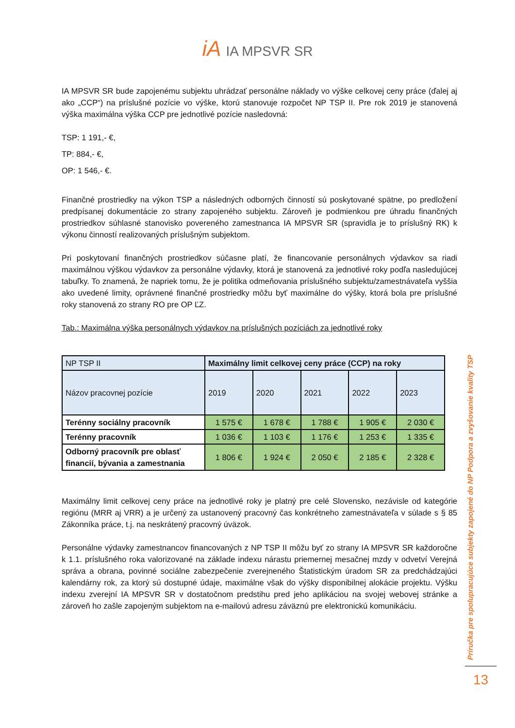iA IA MPSVR SR
IA MPSVR SR bude zapojenému subjektu uhrádzať personálne náklady vo výške celkovej ceny práce (ďalej aj ako „CCP“) na príslušné pozície vo výške, ktorú stanovuje rozpočet NP TSP II. Pre rok 2019 je stanovená výška maximálna výška CCP pre jednotlivé pozície nasledovná:
TSP: 1 191,- €,
TP: 884,- €,
OP: 1 546,- €.
Finančné prostriedky na výkon TSP a následných odborných činností sú poskytované spätne, po predložení predpísanej dokumentácie zo strany zapojeného subjektu. Zároveň je podmienkou pre úhradu finančných prostriedkov súhlasné stanovisko povereného zamestnanca IA MPSVR SR (spravidla je to príslušný RK) k výkonu činností realizovaných príslušným subjektom.
Pri poskytovaní finančných prostriedkov súčasne platí, že financovanie personálnych výdavkov sa riadi maximálnou výškou výdavkov za personálne výdavky, ktorá je stanovená za jednotlivé roky podľa nasledujúcej tabuľky. To znamená, že napriek tomu, že je politika odmeňovania príslušného subjektu/zamestnávateľa vyššia ako uvedené limity, oprávnené finančné prostriedky môžu byť maximálne do výšky, ktorá bola pre príslušné roky stanovená zo strany RO pre OP ĽZ.
Tab.: Maximálna výška personálnych výdavkov na príslušných pozíciách za jednotlivé roky
| NP TSP II | Maximálny limit celkovej ceny práce (CCP) na roky | | | | |
| Názov pracovnej pozície | 2019 | 2020 | 2021 | 2022 | 2023 |
| Terénny sociálny pracovník | 1 575 € | 1 678 € | 1 788 € | 1 905 € | 2 030 € |
| Terénny pracovník | 1 036 € | 1 103 € | 1 176 € | 1 253 € | 1 335 € |
| Odborný pracovník pre oblasť financií, bývania a zamestnania | 1 806 € | 1 924 € | 2 050 € | 2 185 € | 2 328 € |
Maximálny limit celkovej ceny práce na jednotlivé roky je platný pre celé Slovensko, nezávisle od kategórie regiónu (MRR aj VRR) a je určený za ustanovený pracovný čas konkrétneho zamestnávateľa v súlade s § 85 Zákonníka práce, t.j. na neskrátený pracovný úväzok.
Personálne výdavky zamestnancov financovaných z NP TSP II môžu byť zo strany IA MPSVR SR každoročne k 1.1. príslušného roka valorizované na základe indexu nárastu priemernej mesačnej mzdy v odvetví Verejná správa a obrana, povinné sociálne zabezpečenie zverejneného Štatistickým úradom SR za predchádzajúci kalendárny rok, za ktorý sú dostupné údaje, maximálne však do výšky disponibilnej alokácie projektu. Výšku indexu zverejní IA MPSVR SR v dostatočnom predstihu pred jeho aplikáciou na svojej webovej stránke a zároveň ho zašle zapojeným subjektom na e-mailovú adresu záväznú pre elektronickú komunikáciu.
Príručka pre spolupracujúce subjekty zapojené do NP Podpora a zvyšovanie kvality TSP
13